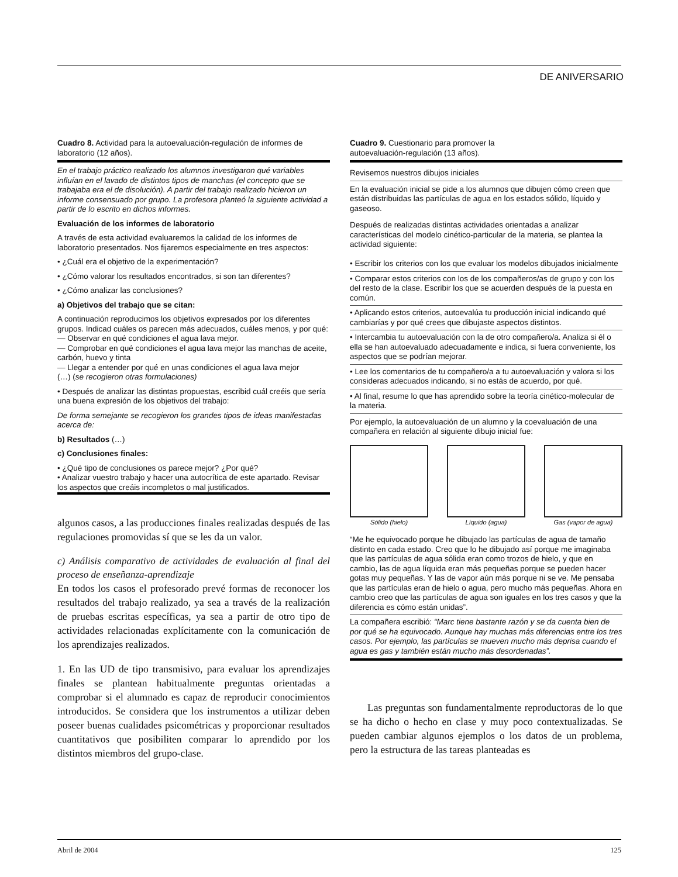DE ANIVERSARIO
Cuadro 8. Actividad para la autoevaluación-regulación de informes de laboratorio (12 años).
En el trabajo práctico realizado los alumnos investigaron qué variables influían en el lavado de distintos tipos de manchas (el concepto que se trabajaba era el de disolución). A partir del trabajo realizado hicieron un informe consensuado por grupo. La profesora planteó la siguiente actividad a partir de lo escrito en dichos informes.
Evaluación de los informes de laboratorio
A través de esta actividad evaluaremos la calidad de los informes de laboratorio presentados. Nos fijaremos especialmente en tres aspectos:
• ¿Cuál era el objetivo de la experimentación?
• ¿Cómo valorar los resultados encontrados, si son tan diferentes?
• ¿Cómo analizar las conclusiones?
a) Objetivos del trabajo que se citan:
A continuación reproducimos los objetivos expresados por los diferentes grupos. Indicad cuáles os parecen más adecuados, cuáles menos, y por qué:
— Observar en qué condiciones el agua lava mejor.
— Comprobar en qué condiciones el agua lava mejor las manchas de aceite, carbón, huevo y tinta
— Llegar a entender por qué en unas condiciones el agua lava mejor
(…) (se recogieron otras formulaciones)
• Después de analizar las distintas propuestas, escribid cuál creéis que sería una buena expresión de los objetivos del trabajo:
De forma semejante se recogieron los grandes tipos de ideas manifestadas acerca de:
b) Resultados (…)
c) Conclusiones finales:
• ¿Qué tipo de conclusiones os parece mejor? ¿Por qué?
• Analizar vuestro trabajo y hacer una autocrítica de este apartado. Revisar los aspectos que creáis incompletos o mal justificados.
algunos casos, a las producciones finales realizadas después de las regulaciones promovidas sí que se les da un valor.
c) Análisis comparativo de actividades de evaluación al final del proceso de enseñanza-aprendizaje
En todos los casos el profesorado prevé formas de reconocer los resultados del trabajo realizado, ya sea a través de la realización de pruebas escritas específicas, ya sea a partir de otro tipo de actividades relacionadas explícitamente con la comunicación de los aprendizajes realizados.
1. En las UD de tipo transmisivo, para evaluar los aprendizajes finales se plantean habitualmente preguntas orientadas a comprobar si el alumnado es capaz de reproducir conocimientos introducidos. Se considera que los instrumentos a utilizar deben poseer buenas cualidades psicométricas y proporcionar resultados cuantitativos que posibiliten comparar lo aprendido por los distintos miembros del grupo-clase.
Cuadro 9. Cuestionario para promover la
autoevaluación-regulación (13 años).
Revisemos nuestros dibujos iniciales
En la evaluación inicial se pide a los alumnos que dibujen cómo creen que están distribuidas las partículas de agua en los estados sólido, líquido y gaseoso.
Después de realizadas distintas actividades orientadas a analizar características del modelo cinético-particular de la materia, se plantea la actividad siguiente:
• Escribir los criterios con los que evaluar los modelos dibujados inicialmente
• Comparar estos criterios con los de los compañeros/as de grupo y con los del resto de la clase. Escribir los que se acuerden después de la puesta en común.
• Aplicando estos criterios, autoevalúa tu producción inicial indicando qué cambiarías y por qué crees que dibujaste aspectos distintos.
• Intercambia tu autoevaluación con la de otro compañero/a. Analiza si él o ella se han autoevaluado adecuadamente e indica, si fuera conveniente, los aspectos que se podrían mejorar.
• Lee los comentarios de tu compañero/a a tu autoevaluación y valora si los consideras adecuados indicando, si no estás de acuerdo, por qué.
• Al final, resume lo que has aprendido sobre la teoría cinético-molecular de la materia.
Por ejemplo, la autoevaluación de un alumno y la coevaluación de una compañera en relación al siguiente dibujo inicial fue:
Sólido (hielo) Líquido (agua) Gas (vapor de agua)
“Me he equivocado porque he dibujado las partículas de agua de tamaño distinto en cada estado. Creo que lo he dibujado así porque me imaginaba que las partículas de agua sólida eran como trozos de hielo, y que en cambio, las de agua líquida eran más pequeñas porque se pueden hacer gotas muy pequeñas. Y las de vapor aún más porque ni se ve. Me pensaba que las partículas eran de hielo o agua, pero mucho más pequeñas. Ahora en cambio creo que las partículas de agua son iguales en los tres casos y que la diferencia es cómo están unidas”.
La compañera escribió: “Marc tiene bastante razón y se da cuenta bien de por qué se ha equivocado. Aunque hay muchas más diferencias entre los tres casos. Por ejemplo, las partículas se mueven mucho más deprisa cuando el agua es gas y también están mucho más desordenadas”.
Las preguntas son fundamentalmente reproductoras de lo que se ha dicho o hecho en clase y muy poco contextualizadas. Se pueden cambiar algunos ejemplos o los datos de un problema, pero la estructura de las tareas planteadas es
Abril de 2004 125